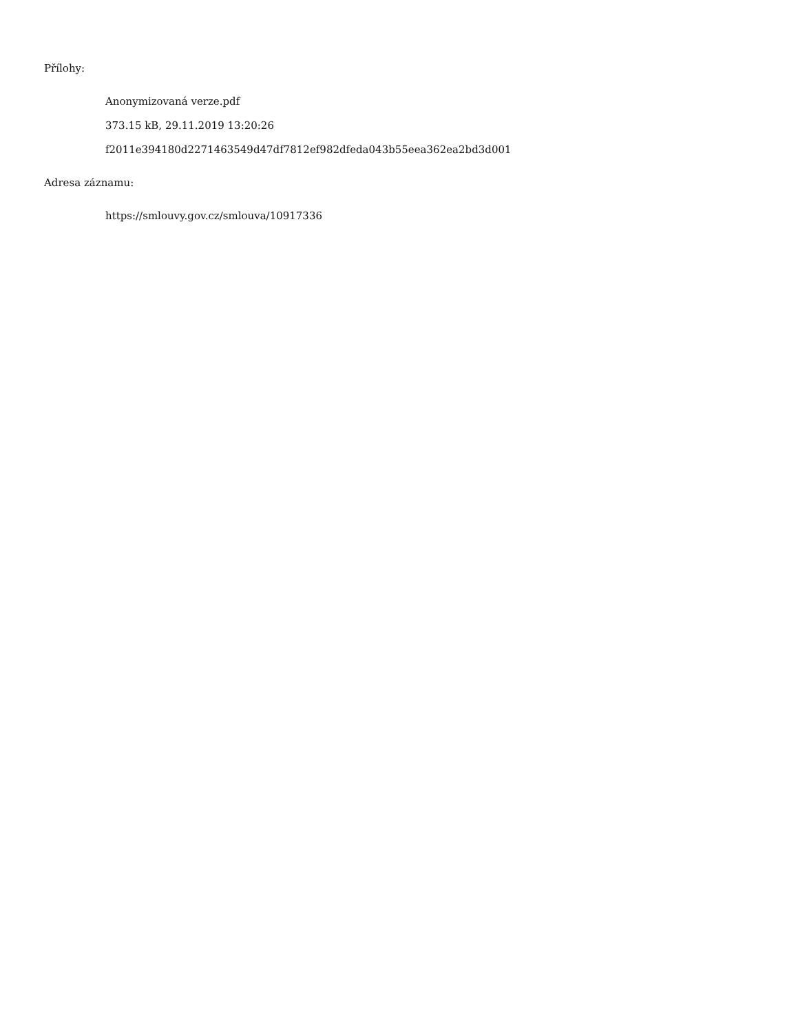Přílohy:
Anonymizovaná verze.pdf
373.15 kB, 29.11.2019 13:20:26
f2011e394180d2271463549d47df7812ef982dfeda043b55eea362ea2bd3d001
Adresa záznamu:
https://smlouvy.gov.cz/smlouva/10917336